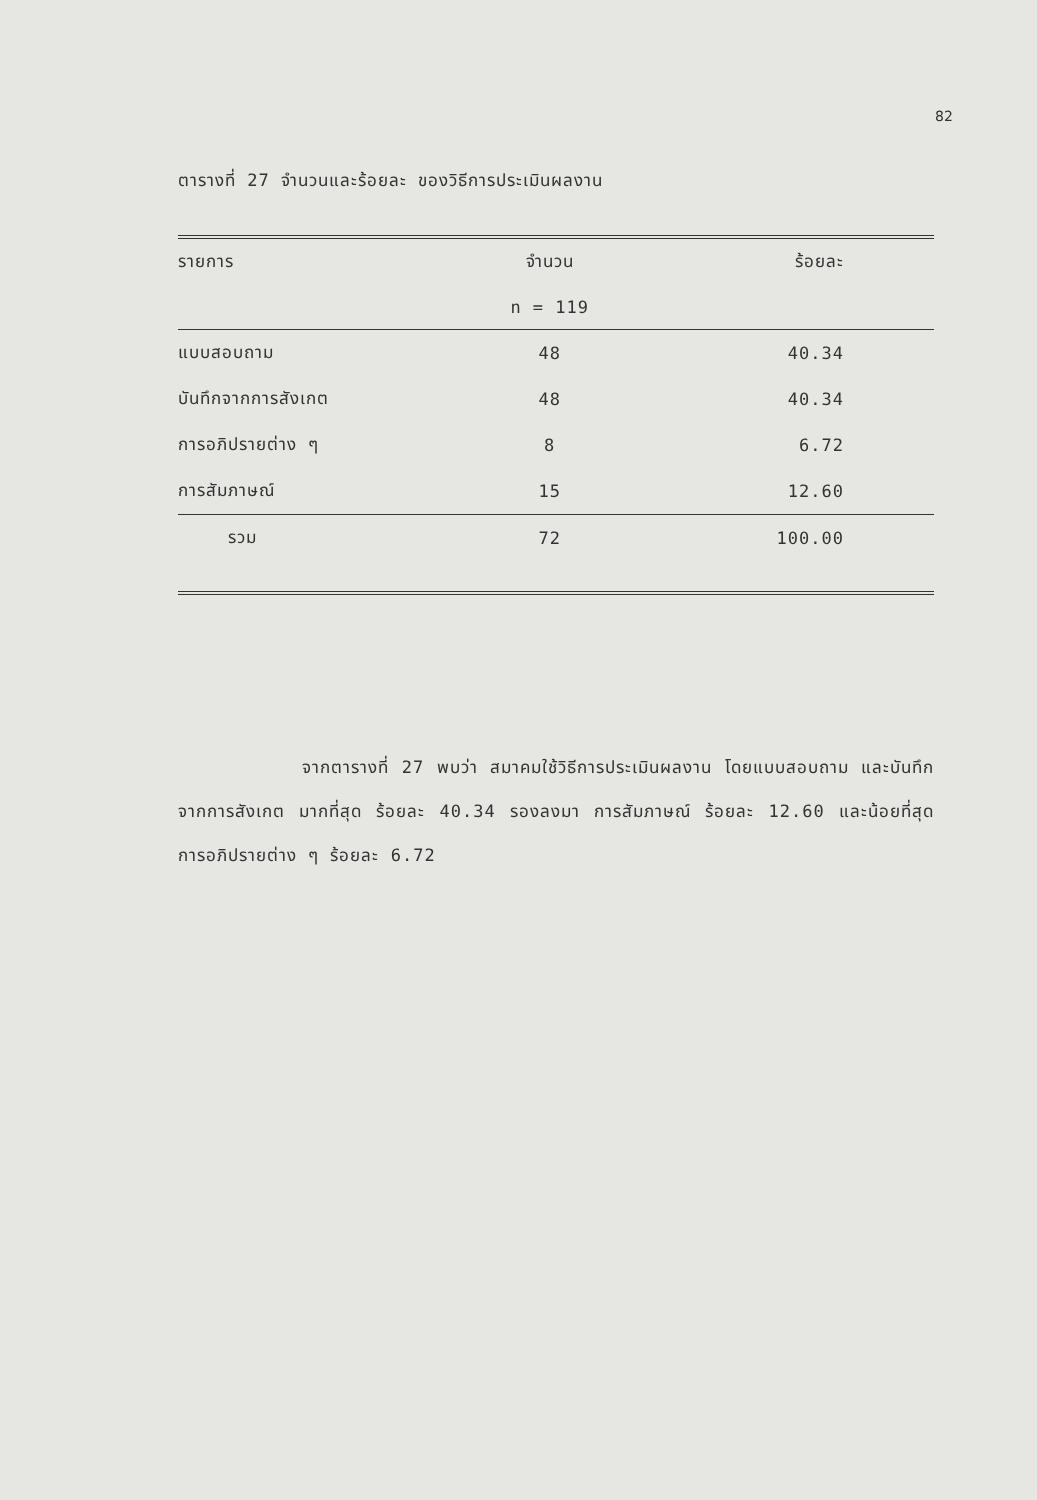82
ตารางที่ 27 จำนวนและร้อยละ ของวิธีการประเมินผลงาน
| รายการ | จำนวน | ร้อยละ |
| --- | --- | --- |
| | n = 119 | |
| แบบสอบถาม | 48 | 40.34 |
| บันทึกจากการสังเกต | 48 | 40.34 |
| การอภิปรายต่าง ๆ | 8 | 6.72 |
| การสัมภาษณ์ | 15 | 12.60 |
| รวม | 72 | 100.00 |
จากตารางที่ 27 พบว่า สมาคมใช้วิธีการประเมินผลงาน โดยแบบสอบถาม และบันทึกจากการสังเกต มากที่สุด ร้อยละ 40.34 รองลงมา การสัมภาษณ์ ร้อยละ 12.60 และน้อยที่สุดการอภิปรายต่าง ๆ ร้อยละ 6.72